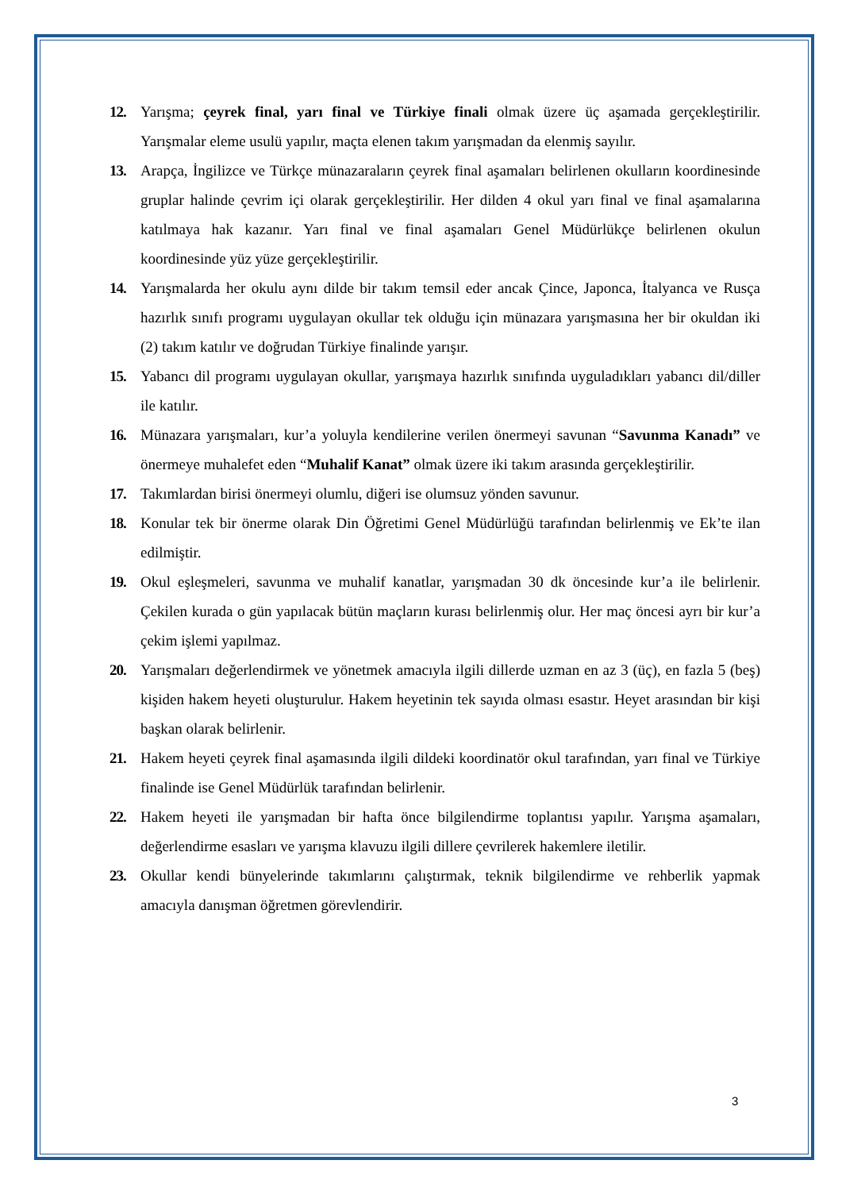12. Yarışma; çeyrek final, yarı final ve Türkiye finali olmak üzere üç aşamada gerçekleştirilir. Yarışmalar eleme usulü yapılır, maçta elenen takım yarışmadan da elenmiş sayılır.
13. Arapça, İngilizce ve Türkçe münazaraların çeyrek final aşamaları belirlenen okulların koordinesinde gruplar halinde çevrim içi olarak gerçekleştirilir. Her dilden 4 okul yarı final ve final aşamalarına katılmaya hak kazanır. Yarı final ve final aşamaları Genel Müdürlükçe belirlenen okulun koordinesinde yüz yüze gerçekleştirilir.
14. Yarışmalarda her okulu aynı dilde bir takım temsil eder ancak Çince, Japonca, İtalyanca ve Rusça hazırlık sınıfı programı uygulayan okullar tek olduğu için münazara yarışmasına her bir okuldan iki (2) takım katılır ve doğrudan Türkiye finalinde yarışır.
15. Yabancı dil programı uygulayan okullar, yarışmaya hazırlık sınıfında uyguladıkları yabancı dil/diller ile katılır.
16. Münazara yarışmaları, kur’a yoluyla kendilerine verilen önermeyi savunan “Savunma Kanadı” ve önermeye muhalefet eden “Muhalif Kanat” olmak üzere iki takım arasında gerçekleştirilir.
17. Takımlardan birisi önermeyi olumlu, diğeri ise olumsuz yönden savunur.
18. Konular tek bir önerme olarak Din Öğretimi Genel Müdürlüğü tarafından belirlenmiş ve Ek’te ilan edilmiştir.
19. Okul eşleşmeleri, savunma ve muhalif kanatlar, yarışmadan 30 dk öncesinde kur’a ile belirlenir. Çekilen kurada o gün yapılacak bütün maçların kurası belirlenmiş olur. Her maç öncesi ayrı bir kur’a çekim işlemi yapılmaz.
20. Yarışmaları değerlendirmek ve yönetmek amacıyla ilgili dillerde uzman en az 3 (üç), en fazla 5 (beş) kişiden hakem heyeti oluşturulur. Hakem heyetinin tek sayıda olması esastır. Heyet arasından bir kişi başkan olarak belirlenir.
21. Hakem heyeti çeyrek final aşamasında ilgili dildeki koordinatör okul tarafından, yarı final ve Türkiye finalinde ise Genel Müdürlük tarafından belirlenir.
22. Hakem heyeti ile yarışmadan bir hafta önce bilgilendirme toplantısı yapılır. Yarışma aşamaları, değerlendirme esasları ve yarışma klavuzu ilgili dillere çevrilerek hakemlere iletilir.
23. Okullar kendi bünyelerinde takımlarını çalıştırmak, teknik bilgilendirme ve rehberlik yapmak amacıyla danışman öğretmen görevlendirir.
3